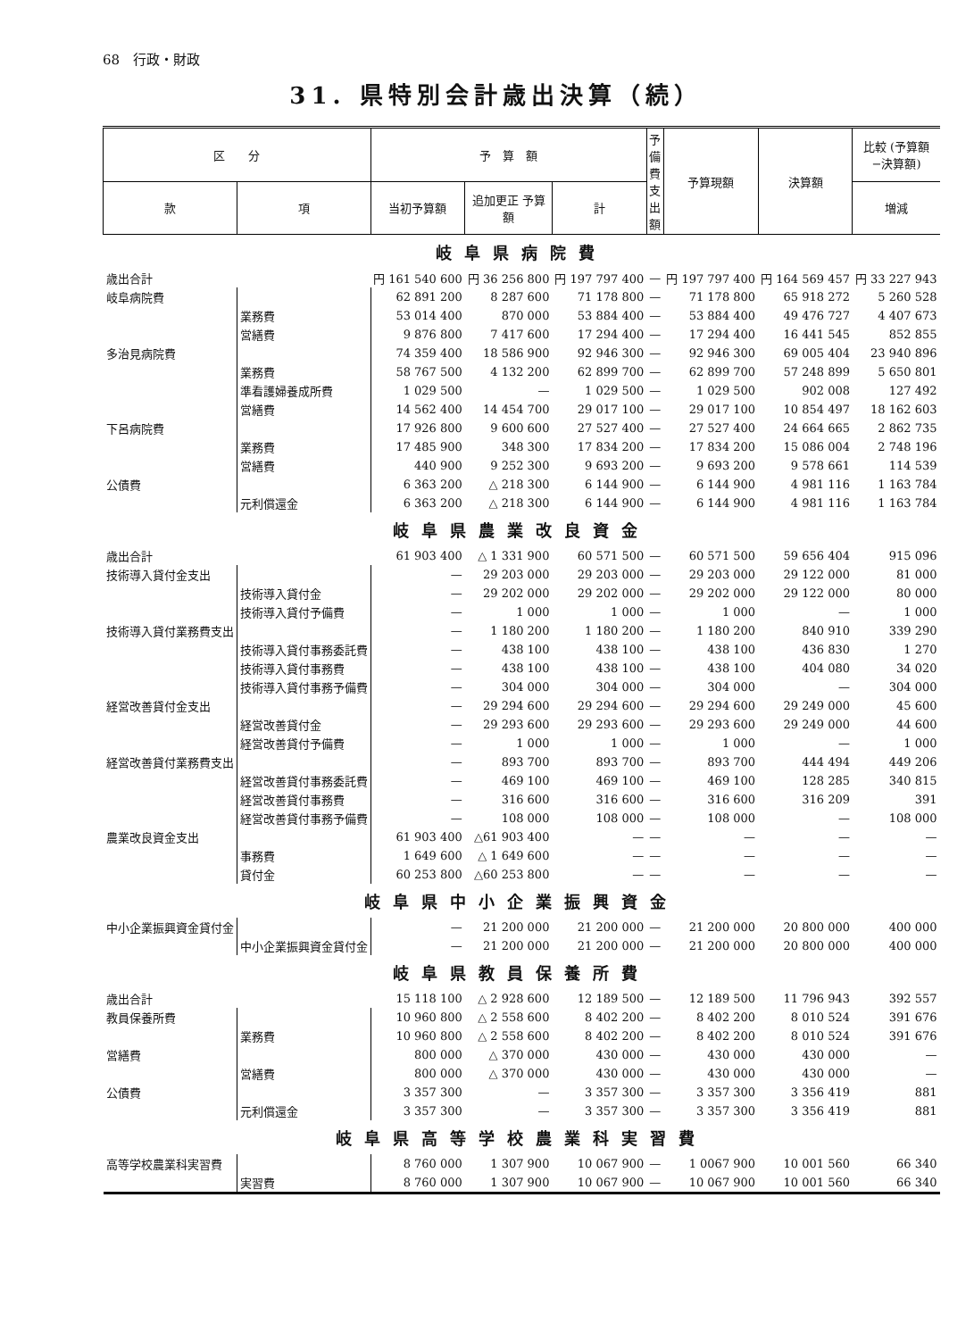68　行政・財政
31. 県特別会計歳出決算（続）
| 区 分 | | 予 算 額 | | | 予備費 支出額 | 予算現額 | 決算額 | 比較 (予算額−決算額) |
| --- | --- | --- | --- | --- | --- | --- | --- | --- |
| 款 | 項 | 当初予算額 | 追加更正 予算額 | 計 | | | | 増減 |
| 岐阜県病院費 | | | | | | | | |
| 歳出合計 | | 円 161 540 600 | 円 36 256 800 | 円 197 797 400 | — | 円 197 797 400 | 円 164 569 457 | 円 33 227 943 |
| 岐阜病院費 | | 62 891 200 | 8 287 600 | 71 178 800 | — | 71 178 800 | 65 918 272 | 5 260 528 |
| | 業務費 | 53 014 400 | 870 000 | 53 884 400 | — | 53 884 400 | 49 476 727 | 4 407 673 |
| | 営繕費 | 9 876 800 | 7 417 600 | 17 294 400 | — | 17 294 400 | 16 441 545 | 852 855 |
| 多治見病院費 | | 74 359 400 | 18 586 900 | 92 946 300 | — | 92 946 300 | 69 005 404 | 23 940 896 |
| | 業務費 | 58 767 500 | 4 132 200 | 62 899 700 | — | 62 899 700 | 57 248 899 | 5 650 801 |
| | 準看護婦養成所費 | 1 029 500 | — | 1 029 500 | — | 1 029 500 | 902 008 | 127 492 |
| | 営繕費 | 14 562 400 | 14 454 700 | 29 017 100 | — | 29 017 100 | 10 854 497 | 18 162 603 |
| 下呂病院費 | | 17 926 800 | 9 600 600 | 27 527 400 | — | 27 527 400 | 24 664 665 | 2 862 735 |
| | 業務費 | 17 485 900 | 348 300 | 17 834 200 | — | 17 834 200 | 15 086 004 | 2 748 196 |
| | 営繕費 | 440 900 | 9 252 300 | 9 693 200 | — | 9 693 200 | 9 578 661 | 114 539 |
| 公債費 | | 6 363 200 | △ 218 300 | 6 144 900 | — | 6 144 900 | 4 981 116 | 1 163 784 |
| | 元利償還金 | 6 363 200 | △ 218 300 | 6 144 900 | — | 6 144 900 | 4 981 116 | 1 163 784 |
| 岐阜県農業改良資金 | | | | | | | | |
| 歳出合計 | | 61 903 400 | △ 1 331 900 | 60 571 500 | — | 60 571 500 | 59 656 404 | 915 096 |
| 技術導入貸付金支出 | | — | 29 203 000 | 29 203 000 | — | 29 203 000 | 29 122 000 | 81 000 |
| | 技術導入貸付金 | — | 29 202 000 | 29 202 000 | — | 29 202 000 | 29 122 000 | 80 000 |
| | 技術導入貸付予備費 | — | 1 000 | 1 000 | — | 1 000 | — | 1 000 |
| 技術導入貸付業務費支出 | | — | 1 180 200 | 1 180 200 | — | 1 180 200 | 840 910 | 339 290 |
| | 技術導入貸付事務委託費 | — | 438 100 | 438 100 | — | 438 100 | 436 830 | 1 270 |
| | 技術導入貸付事務費 | — | 438 100 | 438 100 | — | 438 100 | 404 080 | 34 020 |
| | 技術導入貸付事務予備費 | — | 304 000 | 304 000 | — | 304 000 | — | 304 000 |
| 経営改善貸付金支出 | | — | 29 294 600 | 29 294 600 | — | 29 294 600 | 29 249 000 | 45 600 |
| | 経営改善貸付金 | — | 29 293 600 | 29 293 600 | — | 29 293 600 | 29 249 000 | 44 600 |
| | 経営改善貸付予備費 | — | 1 000 | 1 000 | — | 1 000 | — | 1 000 |
| 経営改善貸付業務費支出 | | — | 893 700 | 893 700 | — | 893 700 | 444 494 | 449 206 |
| | 経営改善貸付事務委託費 | — | 469 100 | 469 100 | — | 469 100 | 128 285 | 340 815 |
| | 経営改善貸付事務費 | — | 316 600 | 316 600 | — | 316 600 | 316 209 | 391 |
| | 経営改善貸付事務予備費 | — | 108 000 | 108 000 | — | 108 000 | — | 108 000 |
| 農業改良資金支出 | | 61 903 400 | △61 903 400 | — | — | — | — | — |
| | 事務費 | 1 649 600 | △ 1 649 600 | — | — | — | — | — |
| | 貸付金 | 60 253 800 | △60 253 800 | — | — | — | — | — |
| 岐阜県中小企業振興資金 | | | | | | | | |
| 中小企業振興資金貸付金 | | — | 21 200 000 | 21 200 000 | — | 21 200 000 | 20 800 000 | 400 000 |
| | 中小企業振興資金貸付金 | — | 21 200 000 | 21 200 000 | — | 21 200 000 | 20 800 000 | 400 000 |
| 岐阜県教員保養所費 | | | | | | | | |
| 歳出合計 | | 15 118 100 | △ 2 928 600 | 12 189 500 | — | 12 189 500 | 11 796 943 | 392 557 |
| 教員保養所費 | | 10 960 800 | △ 2 558 600 | 8 402 200 | — | 8 402 200 | 8 010 524 | 391 676 |
| | 業務費 | 10 960 800 | △ 2 558 600 | 8 402 200 | — | 8 402 200 | 8 010 524 | 391 676 |
| 営繕費 | | 800 000 | △ 370 000 | 430 000 | — | 430 000 | 430 000 | — |
| | 営繕費 | 800 000 | △ 370 000 | 430 000 | — | 430 000 | 430 000 | — |
| 公債費 | | 3 357 300 | — | 3 357 300 | — | 3 357 300 | 3 356 419 | 881 |
| | 元利償還金 | 3 357 300 | — | 3 357 300 | — | 3 357 300 | 3 356 419 | 881 |
| 岐阜県高等学校農業科実習費 | | | | | | | | |
| 高等学校農業科実習費 | | 8 760 000 | 1 307 900 | 10 067 900 | — | 1 0067 900 | 10 001 560 | 66 340 |
| | 実習費 | 8 760 000 | 1 307 900 | 10 067 900 | — | 10 067 900 | 10 001 560 | 66 340 |